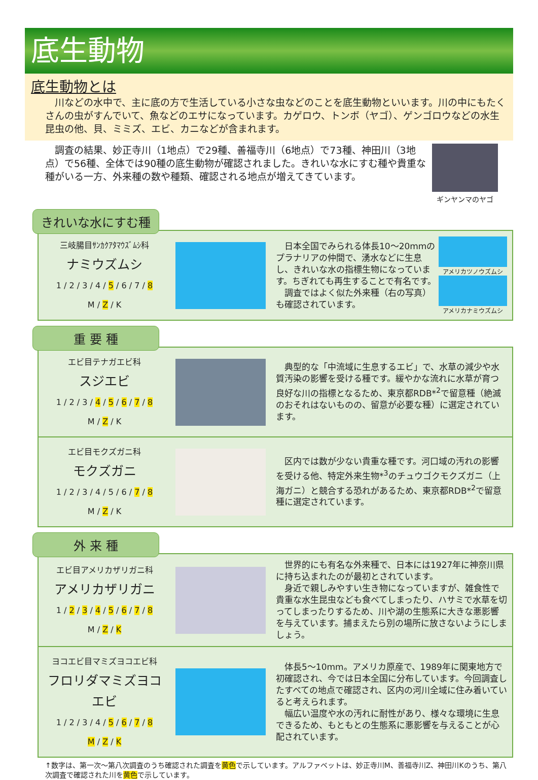底生動物
底生動物とは
川などの水中で、主に底の方で生活している小さな虫などのことを底生動物といいます。川の中にもたくさんの虫がすんでいて、魚などのエサになっています。カゲロウ、トンボ（ヤゴ）、ゲンゴロウなどの水生昆虫の他、貝、ミミズ、エビ、カニなどが含まれます。
調査の結果、妙正寺川（1地点）で29種、善福寺川（6地点）で73種、神田川（3地点）で56種、全体では90種の底生動物が確認されました。きれいな水にすむ種や貴重な種がいる一方、外来種の数や種類、確認される地点が増えてきています。
ギンヤンマのヤゴ
きれいな水にすむ種
三岐腸目ｻﾝｶｸｱﾀﾏｳｽﾞﾑｼ科
ナミウズムシ
1 / 2 / 3 / 4 / 5 / 6 / 7 / 8
M / Z / K
　日本全国でみられる体長10～20mmのプラナリアの仲間で、湧水などに生息し、きれいな水の指標生物になっています。ちぎれても再生することで有名です。
　調査ではよく似た外来種（右の写真）も確認されています。
アメリカツノウズムシ
アメリカナミウズムシ
重 要 種
エビ目テナガエビ科
スジエビ
1 / 2 / 3 / 4 / 5 / 6 / 7 / 8
M / Z / K
　典型的な「中流域に生息するエビ」で、水草の減少や水質汚染の影響を受ける種です。緩やかな流れに水草が育つ良好な川の指標となるため、東京都RDB*<sup>2</sup>で留意種（絶滅のおそれはないものの、留意が必要な種）に選定されています。
エビ目モクズガニ科
モクズガニ
1 / 2 / 3 / 4 / 5 / 6 / 7 / 8
M / Z / K
　区内では数が少ない貴重な種です。河口域の汚れの影響を受ける他、特定外来生物*<sup>3</sup>のチュウゴクモクズガニ（上海ガニ）と競合する恐れがあるため、東京都RDB*<sup>2</sup>で留意種に選定されています。
外 来 種
エビ目アメリカザリガニ科
アメリカザリガニ
1 / 2 / 3 / 4 / 5 / 6 / 7 / 8
M / Z / K
　世界的にも有名な外来種で、日本には1927年に神奈川県に持ち込まれたのが最初とされています。
　身近で親しみやすい生き物になっていますが、雑食性で貴重な水生昆虫なども食べてしまったり、ハサミで水草を切ってしまったりするため、川や湖の生態系に大きな悪影響を与えています。捕まえたら別の場所に放さないようにしましょう。
ヨコエビ目マミズヨコエビ科
フロリダマミズヨコエビ
1 / 2 / 3 / 4 / 5 / 6 / 7 / 8
M / Z / K
　体長5～10mm。アメリカ原産で、1989年に関東地方で初確認され、今では日本全国に分布しています。今回調査したすべての地点で確認され、区内の河川全域に住み着いていると考えられます。
　幅広い温度や水の汚れに耐性があり、様々な環境に生息できるため、もともとの生態系に悪影響を与えることが心配されています。
↑数字は、第一次～第八次調査のうち確認された調査を黄色で示しています。アルファベットは、妙正寺川M、善福寺川Z、神田川Kのうち、第八次調査で確認された川を黄色で示しています。